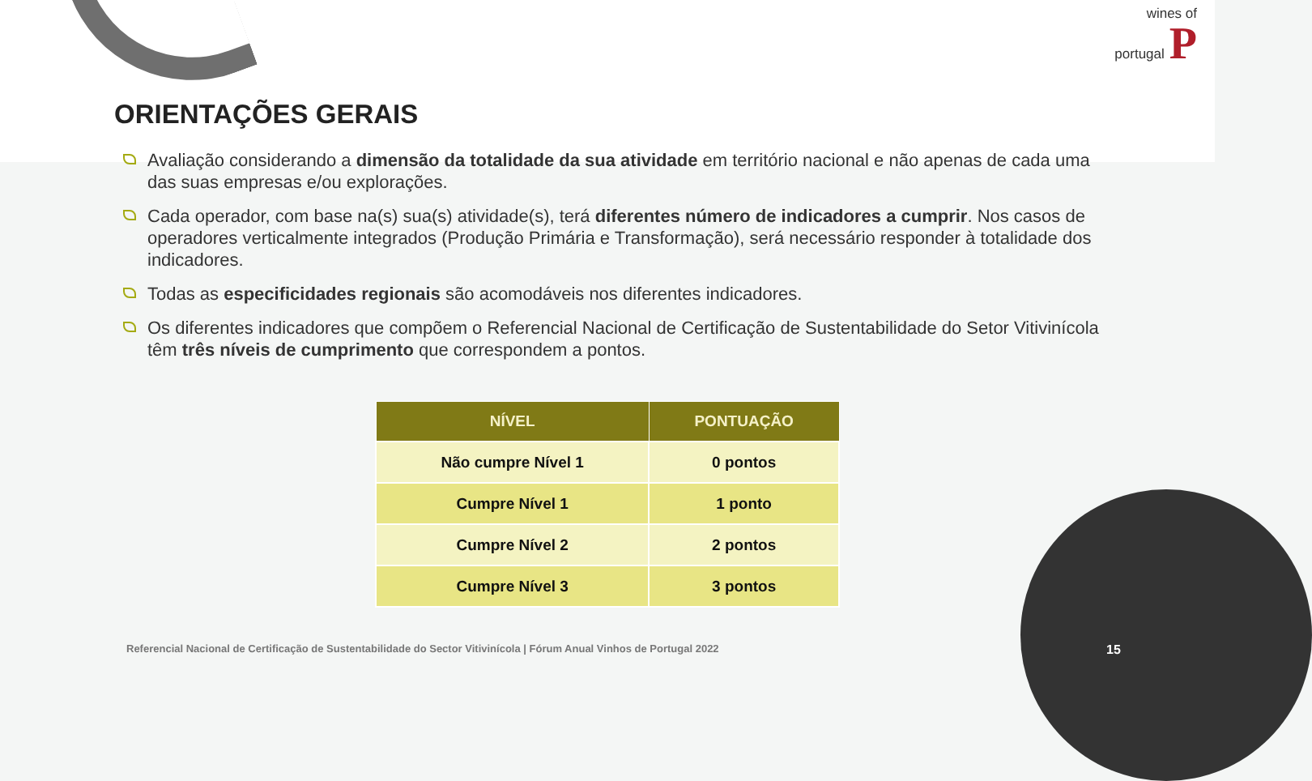wines of
portugal P
ORIENTAÇÕES GERAIS
Avaliação considerando a dimensão da totalidade da sua atividade em território nacional e não apenas de cada uma das suas empresas e/ou explorações.
Cada operador, com base na(s) sua(s) atividade(s), terá diferentes número de indicadores a cumprir. Nos casos de operadores verticalmente integrados (Produção Primária e Transformação), será necessário responder à totalidade dos indicadores.
Todas as especificidades regionais são acomodáveis nos diferentes indicadores.
Os diferentes indicadores que compõem o Referencial Nacional de Certificação de Sustentabilidade do Setor Vitivinícola têm três níveis de cumprimento que correspondem a pontos.
| NÍVEL | PONTUAÇÃO |
| --- | --- |
| Não cumpre Nível 1 | 0 pontos |
| Cumpre Nível 1 | 1 ponto |
| Cumpre Nível 2 | 2 pontos |
| Cumpre Nível 3 | 3 pontos |
Referencial Nacional de Certificação de Sustentabilidade do Sector Vitivinícola | Fórum Anual Vinhos de Portugal 2022
15